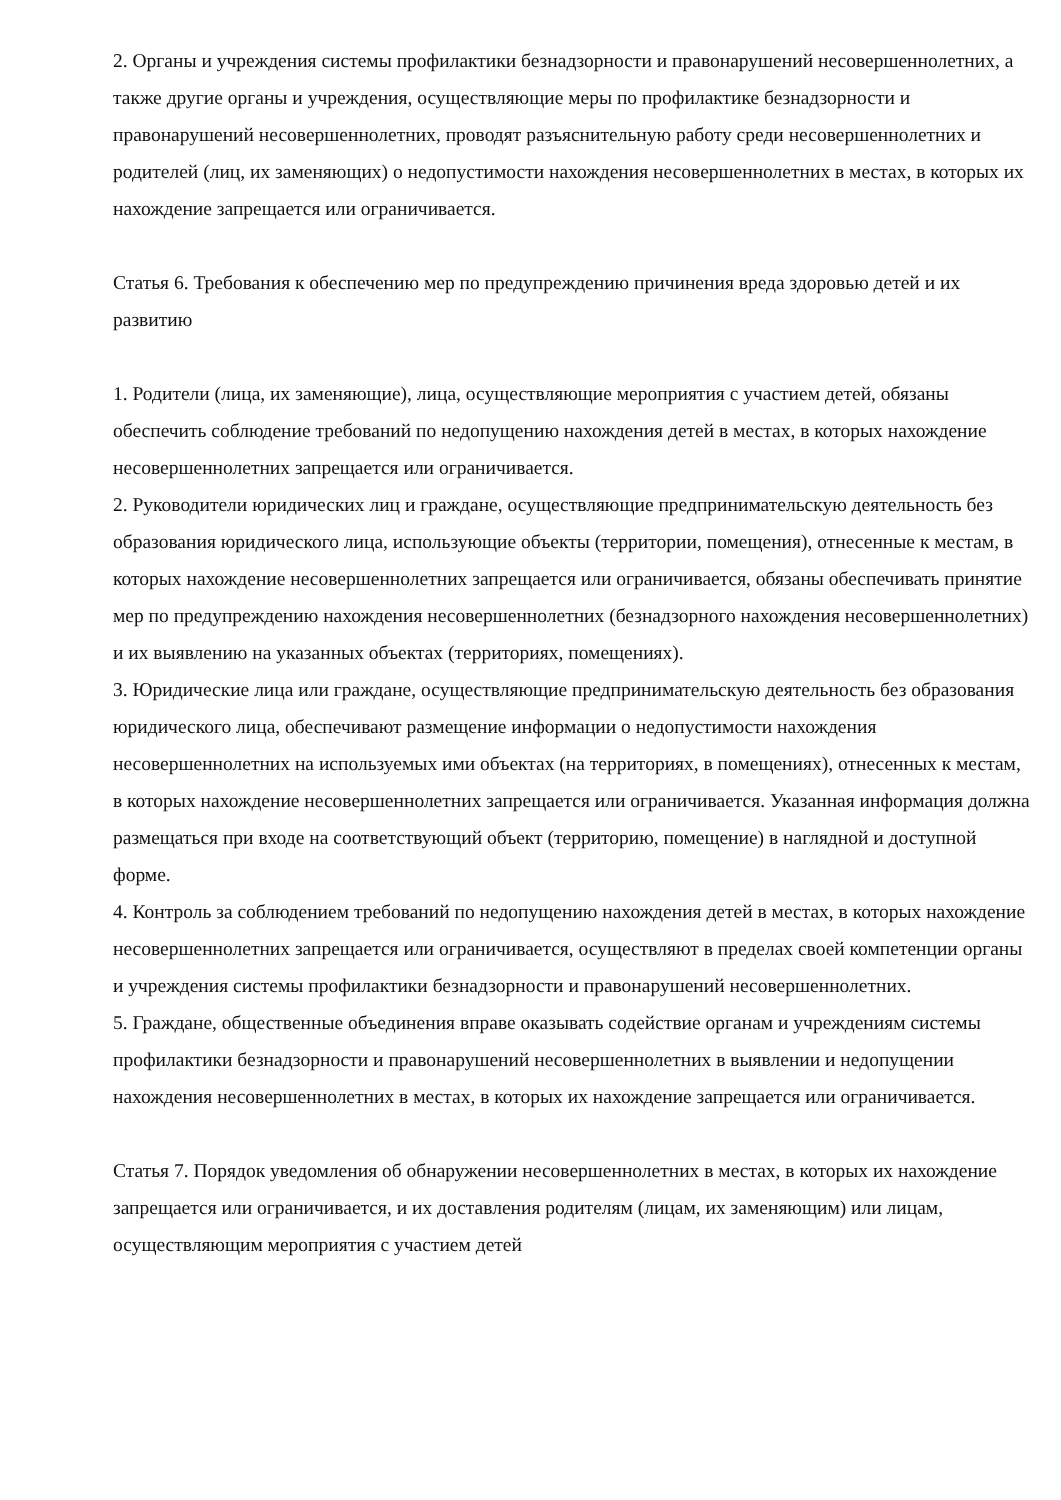2. Органы и учреждения системы профилактики безнадзорности и правонарушений несовершеннолетних, а также другие органы и учреждения, осуществляющие меры по профилактике безнадзорности и правонарушений несовершеннолетних, проводят разъяснительную работу среди несовершеннолетних и родителей (лиц, их заменяющих) о недопустимости нахождения несовершеннолетних в местах, в которых их нахождение запрещается или ограничивается.
Статья 6. Требования к обеспечению мер по предупреждению причинения вреда здоровью детей и их развитию
1. Родители (лица, их заменяющие), лица, осуществляющие мероприятия с участием детей, обязаны обеспечить соблюдение требований по недопущению нахождения детей в местах, в которых нахождение несовершеннолетних запрещается или ограничивается.
2. Руководители юридических лиц и граждане, осуществляющие предпринимательскую деятельность без образования юридического лица, использующие объекты (территории, помещения), отнесенные к местам, в которых нахождение несовершеннолетних запрещается или ограничивается, обязаны обеспечивать принятие мер по предупреждению нахождения несовершеннолетних (безнадзорного нахождения несовершеннолетних) и их выявлению на указанных объектах (территориях, помещениях).
3. Юридические лица или граждане, осуществляющие предпринимательскую деятельность без образования юридического лица, обеспечивают размещение информации о недопустимости нахождения несовершеннолетних на используемых ими объектах (на территориях, в помещениях), отнесенных к местам, в которых нахождение несовершеннолетних запрещается или ограничивается. Указанная информация должна размещаться при входе на соответствующий объект (территорию, помещение) в наглядной и доступной форме.
4. Контроль за соблюдением требований по недопущению нахождения детей в местах, в которых нахождение несовершеннолетних запрещается или ограничивается, осуществляют в пределах своей компетенции органы и учреждения системы профилактики безнадзорности и правонарушений несовершеннолетних.
5. Граждане, общественные объединения вправе оказывать содействие органам и учреждениям системы профилактики безнадзорности и правонарушений несовершеннолетних в выявлении и недопущении нахождения несовершеннолетних в местах, в которых их нахождение запрещается или ограничивается.
Статья 7. Порядок уведомления об обнаружении несовершеннолетних в местах, в которых их нахождение запрещается или ограничивается, и их доставления родителям (лицам, их заменяющим) или лицам, осуществляющим мероприятия с участием детей